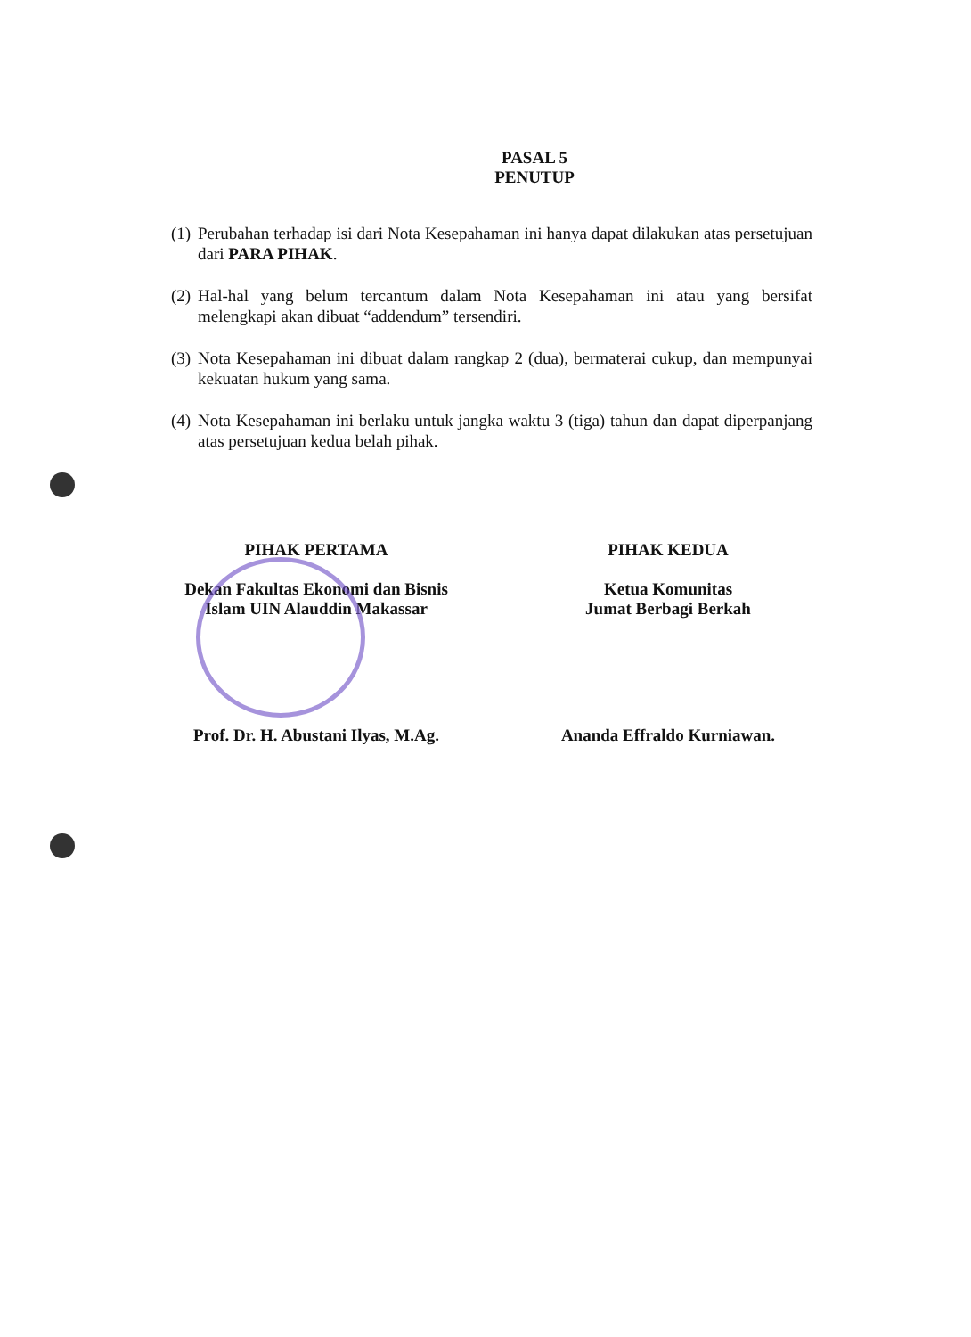PASAL 5
PENUTUP
(1) Perubahan terhadap isi dari Nota Kesepahaman ini hanya dapat dilakukan atas persetujuan dari PARA PIHAK.
(2) Hal-hal yang belum tercantum dalam Nota Kesepahaman ini atau yang bersifat melengkapi akan dibuat “addendum” tersendiri.
(3) Nota Kesepahaman ini dibuat dalam rangkap 2 (dua), bermaterai cukup, dan mempunyai kekuatan hukum yang sama.
(4) Nota Kesepahaman ini berlaku untuk jangka waktu 3 (tiga) tahun dan dapat diperpanjang atas persetujuan kedua belah pihak.
PIHAK PERTAMA
Dekan Fakultas Ekonomi dan Bisnis
Islam UIN Alauddin Makassar
Prof. Dr. H. Abustani Ilyas, M.Ag.
PIHAK KEDUA
Ketua Komunitas
Jumat Berbagi Berkah
Ananda Effraldo Kurniawan.